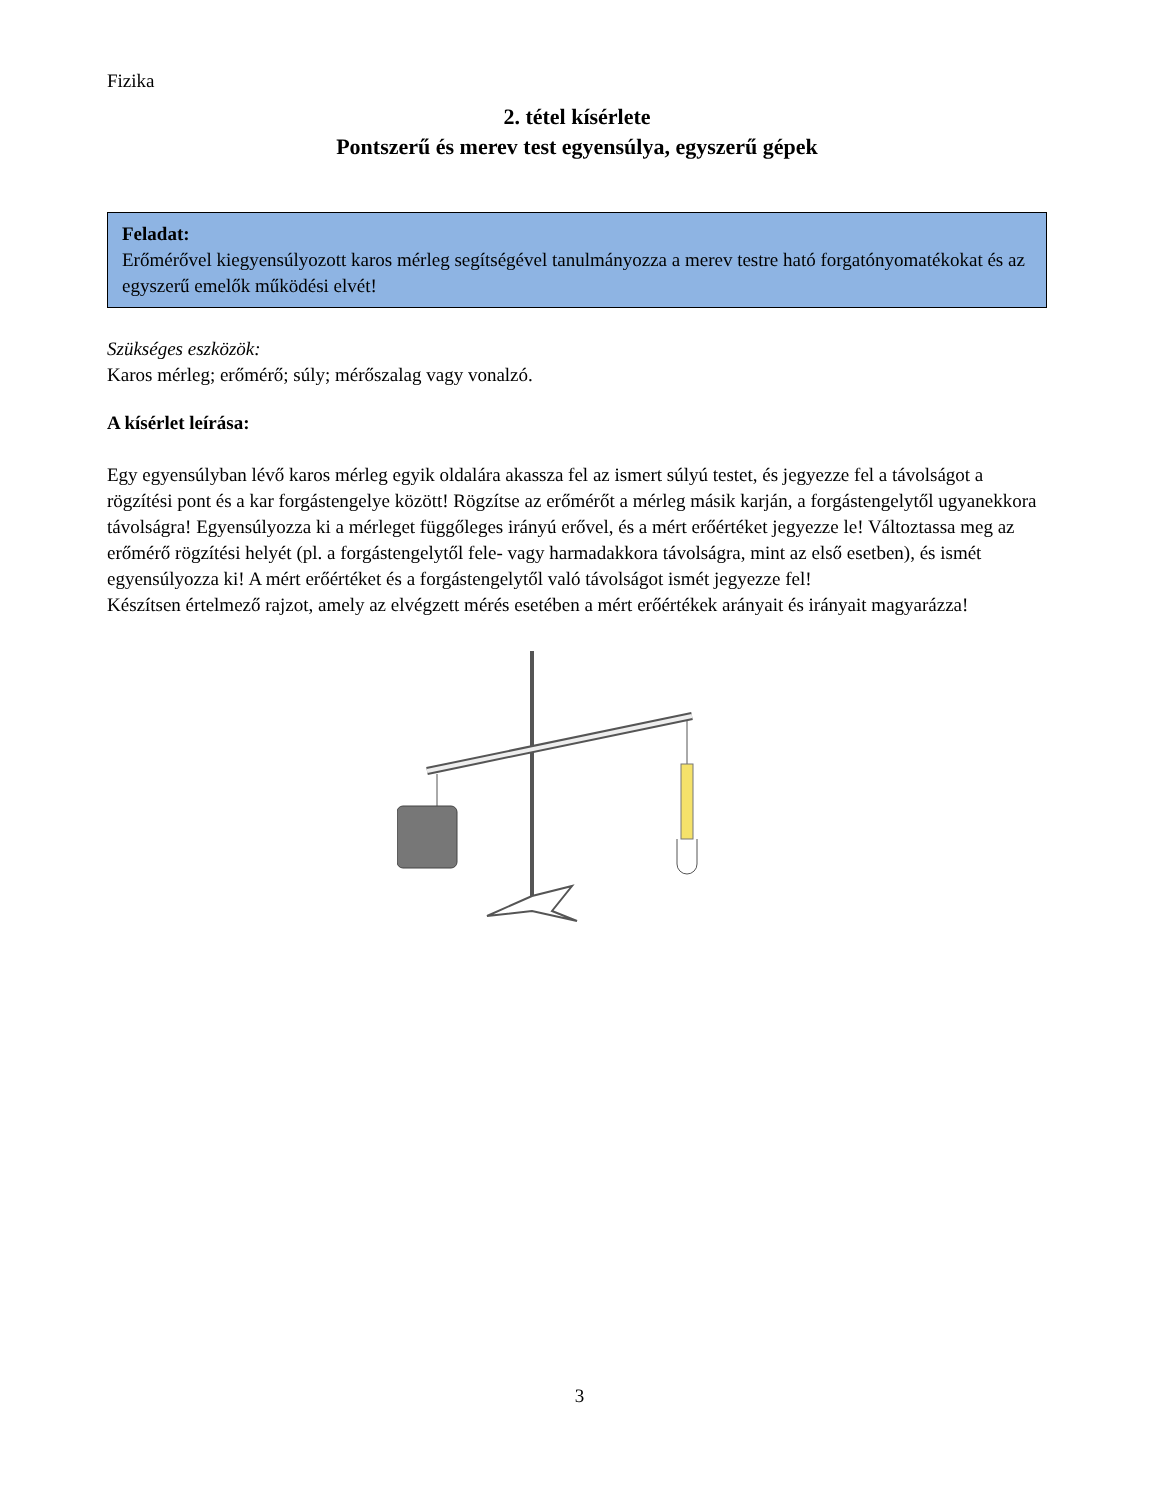Fizika
2. tétel kísérlete
Pontszerű és merev test egyensúlya, egyszerű gépek
Feladat:
Erőmérővel kiegyensúlyozott karos mérleg segítségével tanulmányozza a merev testre ható forgatónyomatékokat és az egyszerű emelők működési elvét!
Szükséges eszközök:
Karos mérleg; erőmérő; súly; mérőszalag vagy vonalzó.
A kísérlet leírása:
Egy egyensúlyban lévő karos mérleg egyik oldalára akassza fel az ismert súlyú testet, és jegyezze fel a távolságot a rögzítési pont és a kar forgástengelye között! Rögzítse az erőmérőt a mérleg másik karján, a forgástengelytől ugyanekkora távolságra! Egyensúlyozza ki a mérleget függőleges irányú erővel, és a mért erőértéket jegyezze le! Változtassa meg az erőmérő rögzítési helyét (pl. a forgástengelytől fele- vagy harmadakkora távolságra, mint az első esetben), és ismét egyensúlyozza ki! A mért erőértéket és a forgástengelytől való távolságot ismét jegyezze fel!
Készítsen értelmező rajzot, amely az elvégzett mérés esetében a mért erőértékek arányait és irányait magyarázza!
3